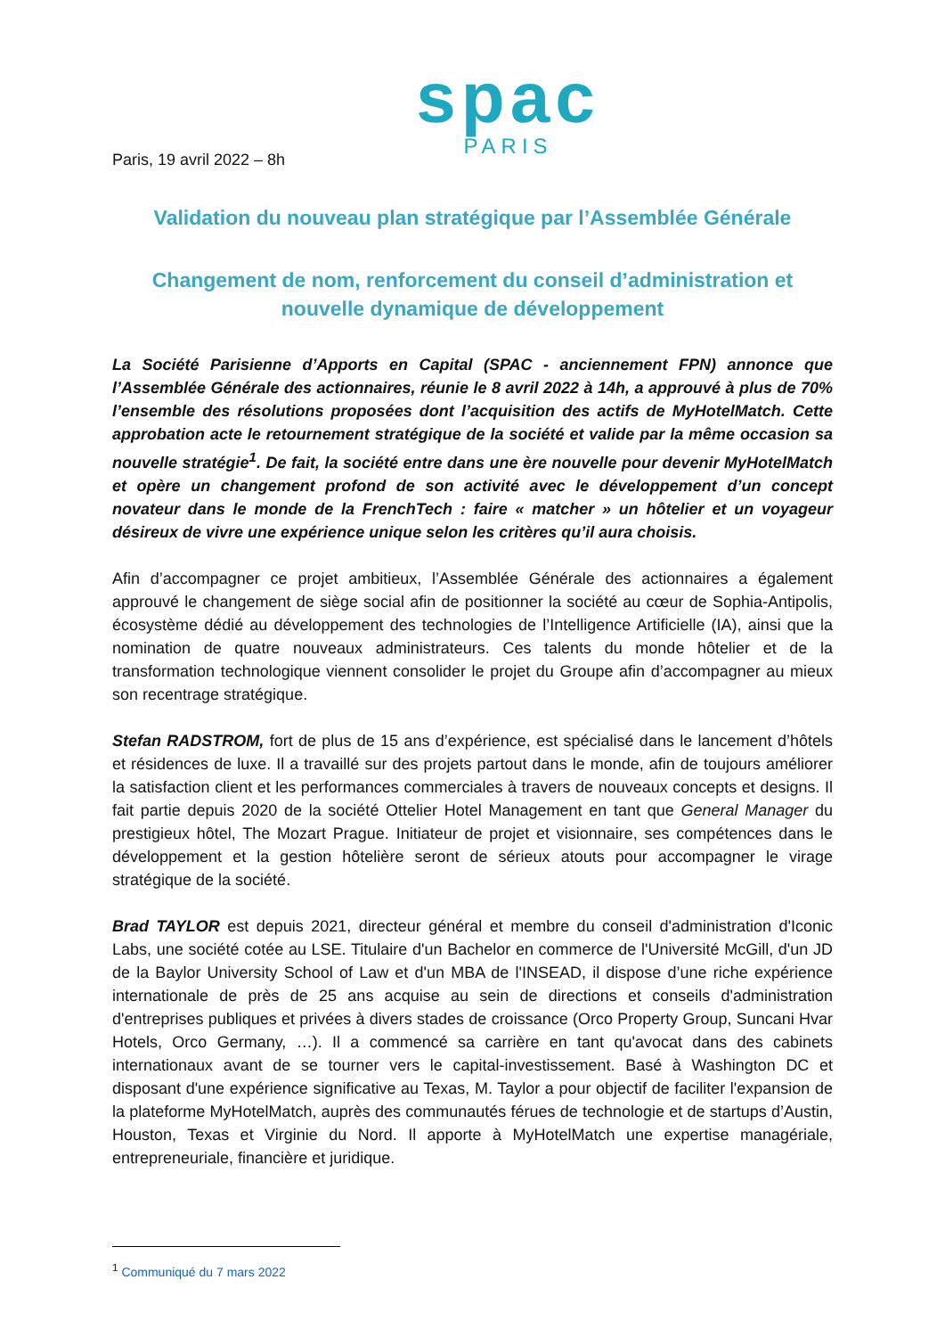spac
PARIS
Paris, 19 avril 2022 – 8h
Validation du nouveau plan stratégique par l’Assemblée Générale
Changement de nom, renforcement du conseil d’administration et
nouvelle dynamique de développement
La Société Parisienne d’Apports en Capital (SPAC - anciennement FPN) annonce que l’Assemblée Générale des actionnaires, réunie le 8 avril 2022 à 14h, a approuvé à plus de 70% l’ensemble des résolutions proposées dont l’acquisition des actifs de MyHotelMatch. Cette approbation acte le retournement stratégique de la société et valide par la même occasion sa nouvelle stratégie<sup>1</sup>. De fait, la société entre dans une ère nouvelle pour devenir MyHotelMatch et opère un changement profond de son activité avec le développement d’un concept novateur dans le monde de la FrenchTech : faire « matcher » un hôtelier et un voyageur désireux de vivre une expérience unique selon les critères qu’il aura choisis.
Afin d’accompagner ce projet ambitieux, l’Assemblée Générale des actionnaires a également approuvé le changement de siège social afin de positionner la société au cœur de Sophia-Antipolis, écosystème dédié au développement des technologies de l’Intelligence Artificielle (IA), ainsi que la nomination de quatre nouveaux administrateurs. Ces talents du monde hôtelier et de la transformation technologique viennent consolider le projet du Groupe afin d’accompagner au mieux son recentrage stratégique.
Stefan RADSTROM, fort de plus de 15 ans d’expérience, est spécialisé dans le lancement d’hôtels et résidences de luxe. Il a travaillé sur des projets partout dans le monde, afin de toujours améliorer la satisfaction client et les performances commerciales à travers de nouveaux concepts et designs. Il fait partie depuis 2020 de la société Ottelier Hotel Management en tant que General Manager du prestigieux hôtel, The Mozart Prague. Initiateur de projet et visionnaire, ses compétences dans le développement et la gestion hôtelière seront de sérieux atouts pour accompagner le virage stratégique de la société.
Brad TAYLOR est depuis 2021, directeur général et membre du conseil d'administration d'Iconic Labs, une société cotée au LSE. Titulaire d'un Bachelor en commerce de l'Université McGill, d'un JD de la Baylor University School of Law et d'un MBA de l'INSEAD, il dispose d’une riche expérience internationale de près de 25 ans acquise au sein de directions et conseils d'administration d'entreprises publiques et privées à divers stades de croissance (Orco Property Group, Suncani Hvar Hotels, Orco Germany, …). Il a commencé sa carrière en tant qu'avocat dans des cabinets internationaux avant de se tourner vers le capital-investissement. Basé à Washington DC et disposant d'une expérience significative au Texas, M. Taylor a pour objectif de faciliter l'expansion de la plateforme MyHotelMatch, auprès des communautés férues de technologie et de startups d’Austin, Houston, Texas et Virginie du Nord. Il apporte à MyHotelMatch une expertise managériale, entrepreneuriale, financière et juridique.
<sup>1</sup> Communiqué du 7 mars 2022